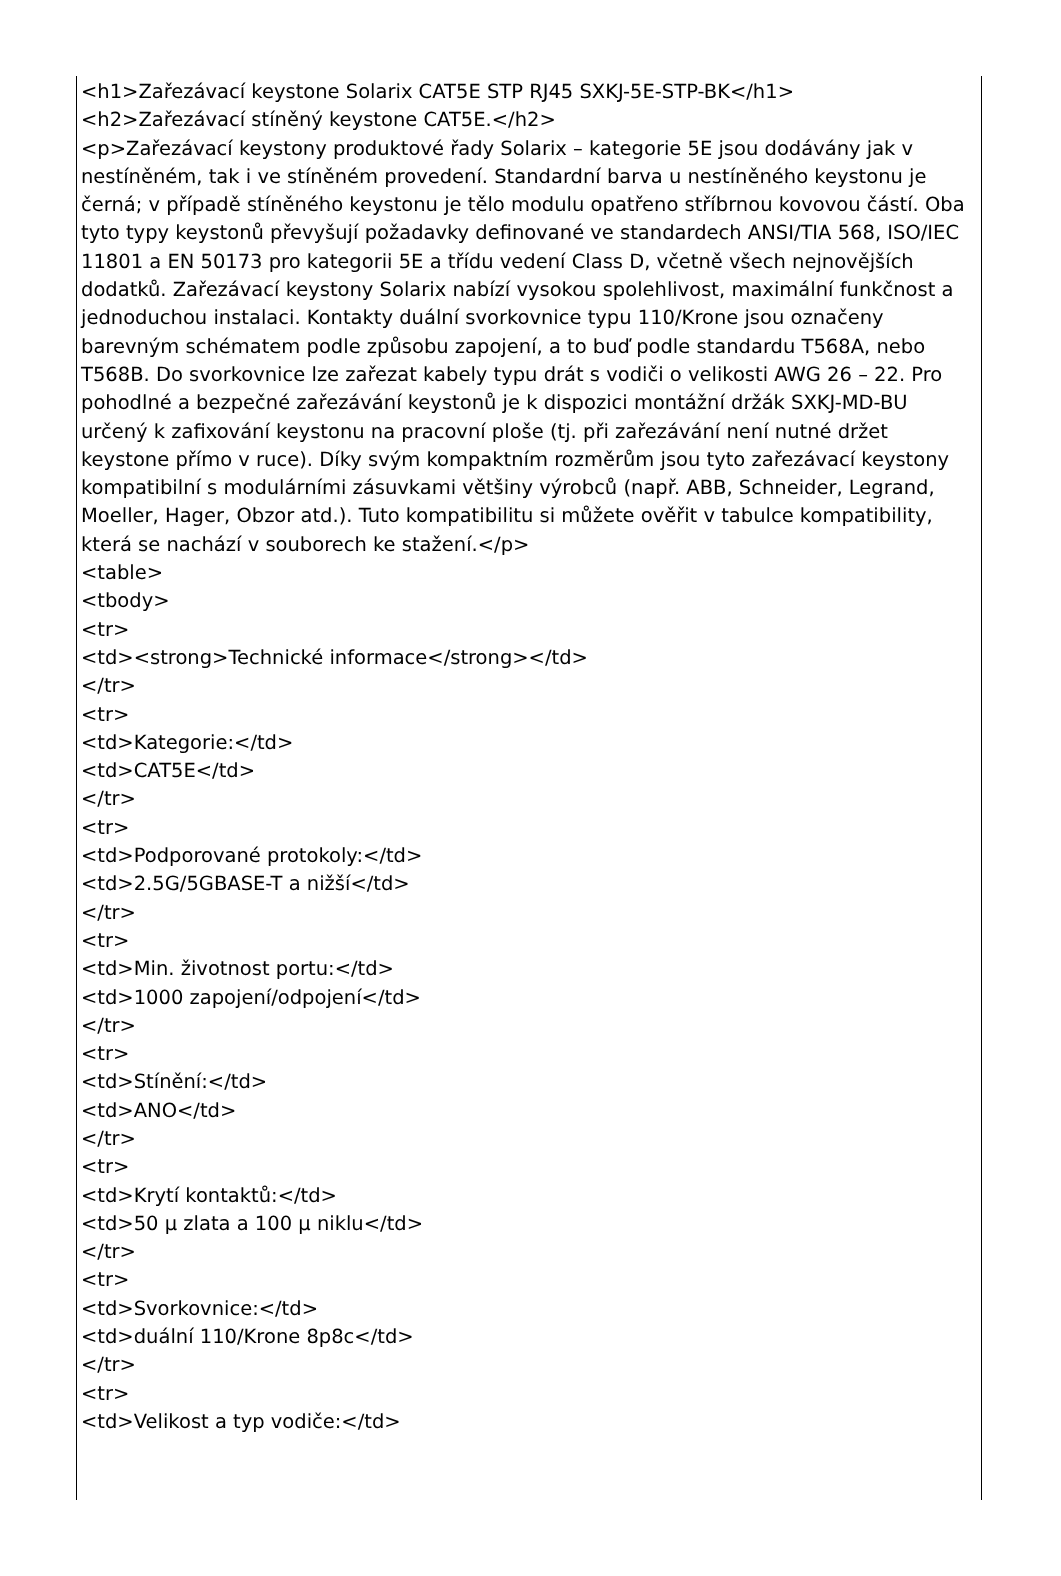<h1>Zařezávací keystone Solarix CAT5E STP RJ45 SXKJ-5E-STP-BK</h1>
<h2>Zařezávací stíněný keystone CAT5E.</h2>
<p>Zařezávací keystony produktové řady Solarix – kategorie 5E jsou dodávány jak v nestíněném, tak i ve stíněném provedení. Standardní barva u nestíněného keystonu je černá; v případě stíněného keystonu je tělo modulu opatřeno stříbrnou kovovou částí. Oba tyto typy keystonů převyšují požadavky definované ve standardech ANSI/TIA 568, ISO/IEC 11801 a EN 50173 pro kategorii 5E a třídu vedení Class D, včetně všech nejnovějších dodatků. Zařezávací keystony Solarix nabízí vysokou spolehlivost, maximální funkčnost a jednoduchou instalaci. Kontakty duální svorkovnice typu 110/Krone jsou označeny barevným schématem podle způsobu zapojení, a to buď podle standardu T568A, nebo T568B. Do svorkovnice lze zařezat kabely typu drát s vodiči o velikosti AWG 26 – 22. Pro pohodlné a bezpečné zařezávání keystonů je k dispozici montážní držák SXKJ-MD-BU určený k zafixování keystonu na pracovní ploše (tj. při zařezávání není nutné držet keystone přímo v ruce). Díky svým kompaktním rozměrům jsou tyto zařezávací keystony kompatibilní s modulárními zásuvkami většiny výrobců (např. ABB, Schneider, Legrand, Moeller, Hager, Obzor atd.). Tuto kompatibilitu si můžete ověřit v tabulce kompatibility, která se nachází v souborech ke stažení.</p>
<table>
<tbody>
<tr>
<td><strong>Technické informace</strong></td>
</tr>
<tr>
<td>Kategorie:</td>
<td>CAT5E</td>
</tr>
<tr>
<td>Podporované protokoly:</td>
<td>2.5G/5GBASE-T a nižší</td>
</tr>
<tr>
<td>Min. životnost portu:</td>
<td>1000 zapojení/odpojení</td>
</tr>
<tr>
<td>Stínění:</td>
<td>ANO</td>
</tr>
<tr>
<td>Krytí kontaktů:</td>
<td>50 μ zlata a 100 μ niklu</td>
</tr>
<tr>
<td>Svorkovnice:</td>
<td>duální 110/Krone 8p8c</td>
</tr>
<tr>
<td>Velikost a typ vodiče:</td>